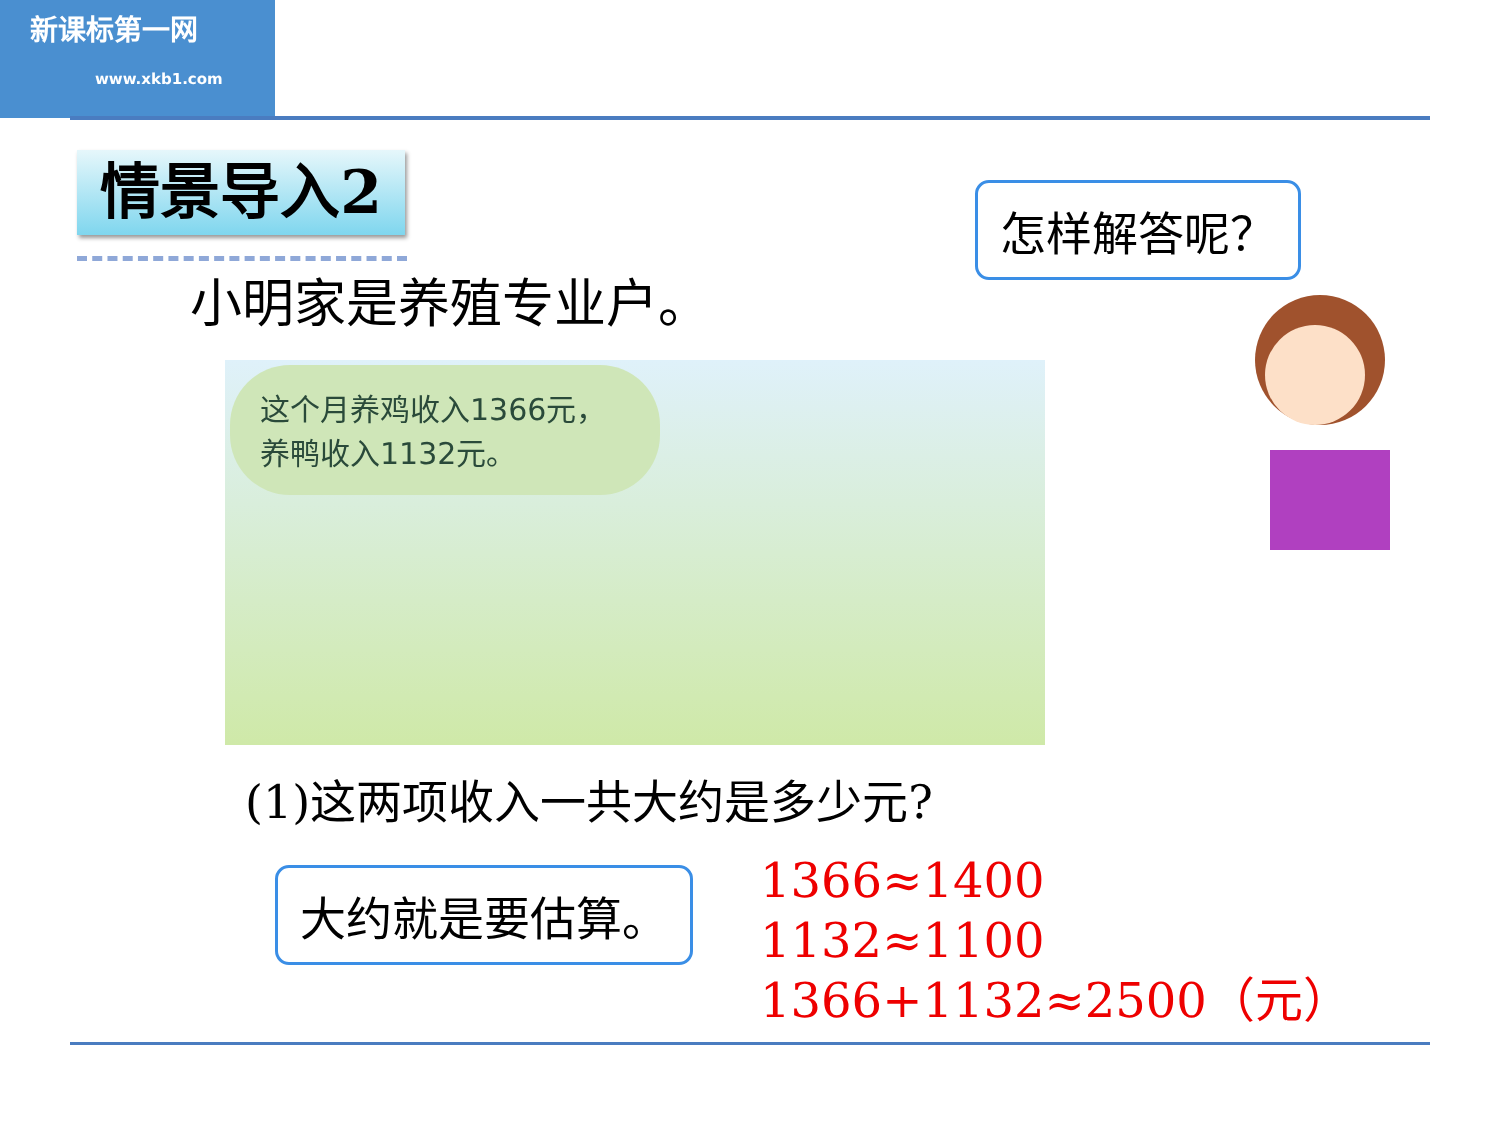新课标第一网
www.xkb1.com
情景导入2 怎样解答呢？
小明家是养殖专业户。
这个月养鸡收入1366元，
养鸭收入1132元。
(1)这两项收入一共大约是多少元?
大约就是要估算。
1366≈1400
1132≈1100
1366+1132≈2500（元）